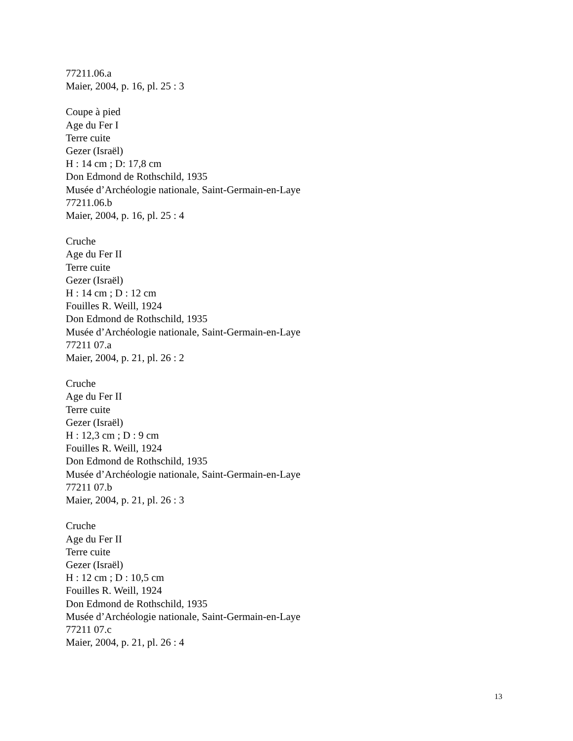77211.06.a
Maier, 2004, p. 16, pl. 25 : 3
Coupe à pied
Age du Fer I
Terre cuite
Gezer (Israël)
H : 14 cm ; D: 17,8 cm
Don Edmond de Rothschild, 1935
Musée d’Archéologie nationale, Saint-Germain-en-Laye
77211.06.b
Maier, 2004, p. 16, pl. 25 : 4
Cruche
Age du Fer II
Terre cuite
Gezer (Israël)
H : 14 cm ; D : 12 cm
Fouilles R. Weill, 1924
Don Edmond de Rothschild, 1935
Musée d’Archéologie nationale, Saint-Germain-en-Laye
77211 07.a
Maier, 2004, p. 21, pl. 26 : 2
Cruche
Age du Fer II
Terre cuite
Gezer (Israël)
H : 12,3 cm ; D : 9 cm
Fouilles R. Weill, 1924
Don Edmond de Rothschild, 1935
Musée d’Archéologie nationale, Saint-Germain-en-Laye
77211 07.b
Maier, 2004, p. 21, pl. 26 : 3
Cruche
Age du Fer II
Terre cuite
Gezer (Israël)
H : 12 cm ; D : 10,5 cm
Fouilles R. Weill, 1924
Don Edmond de Rothschild, 1935
Musée d’Archéologie nationale, Saint-Germain-en-Laye
77211 07.c
Maier, 2004, p. 21, pl. 26 : 4
13